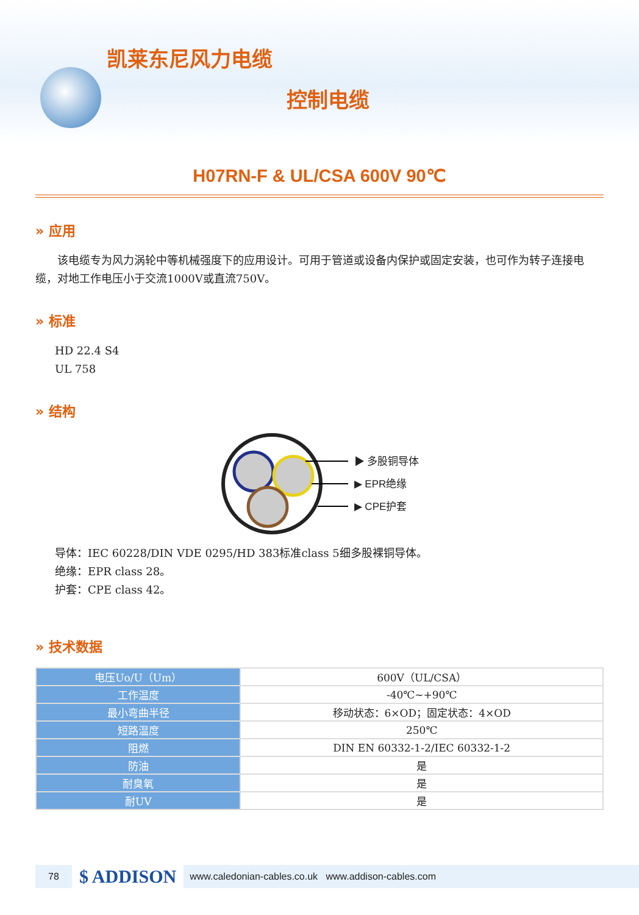凯莱东尼风力电缆
控制电缆
H07RN-F & UL/CSA 600V 90℃
» 应用
  该电缆专为风力涡轮中等机械强度下的应用设计。可用于管道或设备内保护或固定安装，也可作为转子连接电缆，对地工作电压小于交流1000V或直流750V。
» 标准
HD 22.4 S4
UL 758
» 结构
▶ 多股铜导体
▶ EPR绝缘
▶ CPE护套
导体：IEC 60228/DIN VDE 0295/HD 383标准class 5细多股裸铜导体。
绝缘：EPR class 28。
护套：CPE class 42。
» 技术数据
| 电压Uo/U（Um） | 600V（UL/CSA） |
| 工作温度 | -40℃~+90℃ |
| 最小弯曲半径 | 移动状态：6×OD；固定状态：4×OD |
| 短路温度 | 250℃ |
| 阻燃 | DIN EN 60332-1-2/IEC 60332-1-2 |
| 防油 | 是 |
| 耐臭氧 | 是 |
| 耐UV | 是 |
78 $ ADDISON www.caledonian-cables.co.uk www.addison-cables.com